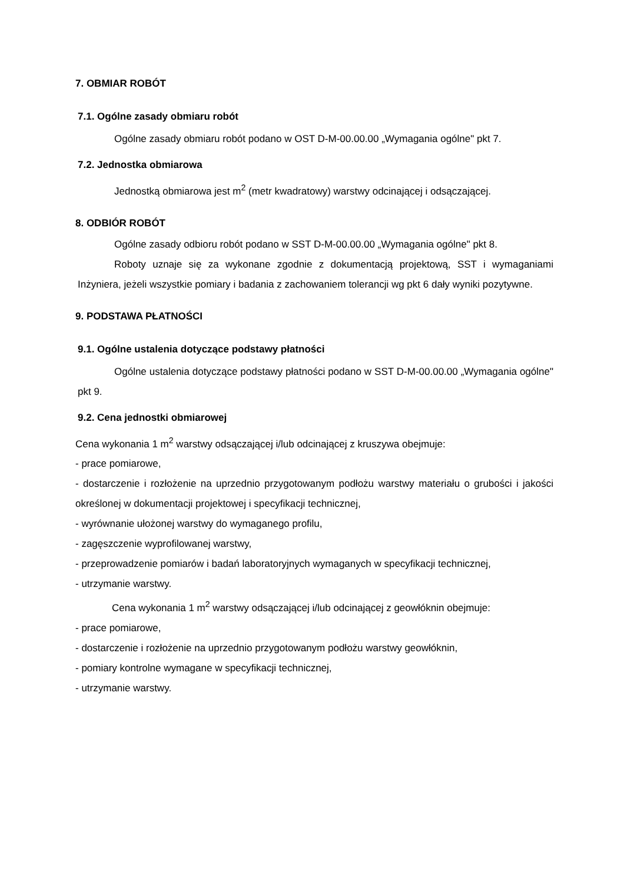7. OBMIAR ROBÓT
7.1. Ogólne zasady obmiaru robót
Ogólne zasady obmiaru robót podano w OST D-M-00.00.00 „Wymagania ogólne" pkt 7.
7.2. Jednostka obmiarowa
Jednostką obmiarowa jest m<sup>2</sup> (metr kwadratowy) warstwy odcinającej i odsączającej.
8. ODBIÓR ROBÓT
Ogólne zasady odbioru robót podano w SST D-M-00.00.00 „Wymagania ogólne" pkt 8.
Roboty uznaje się za wykonane zgodnie z dokumentacją projektową, SST i wymaganiami Inżyniera, jeżeli wszystkie pomiary i badania z zachowaniem tolerancji wg pkt 6 dały wyniki pozytywne.
9. PODSTAWA PŁATNOŚCI
9.1. Ogólne ustalenia dotyczące podstawy płatności
Ogólne ustalenia dotyczące podstawy płatności podano w SST D-M-00.00.00 „Wymagania ogólne" pkt 9.
9.2. Cena jednostki obmiarowej
Cena wykonania 1 m<sup>2</sup> warstwy odsączającej i/lub odcinającej z kruszywa obejmuje:
- prace pomiarowe,
- dostarczenie i rozłożenie na uprzednio przygotowanym podłożu warstwy materiału o grubości i jakości określonej w dokumentacji projektowej i specyfikacji technicznej,
- wyrównanie ułożonej warstwy do wymaganego profilu,
- zagęszczenie wyprofilowanej warstwy,
- przeprowadzenie pomiarów i badań laboratoryjnych wymaganych w specyfikacji technicznej,
- utrzymanie warstwy.
Cena wykonania 1 m<sup>2</sup> warstwy odsączającej i/lub odcinającej z geowłóknin obejmuje:
- prace pomiarowe,
- dostarczenie i rozłożenie na uprzednio przygotowanym podłożu warstwy geowłóknin,
- pomiary kontrolne wymagane w specyfikacji technicznej,
- utrzymanie warstwy.